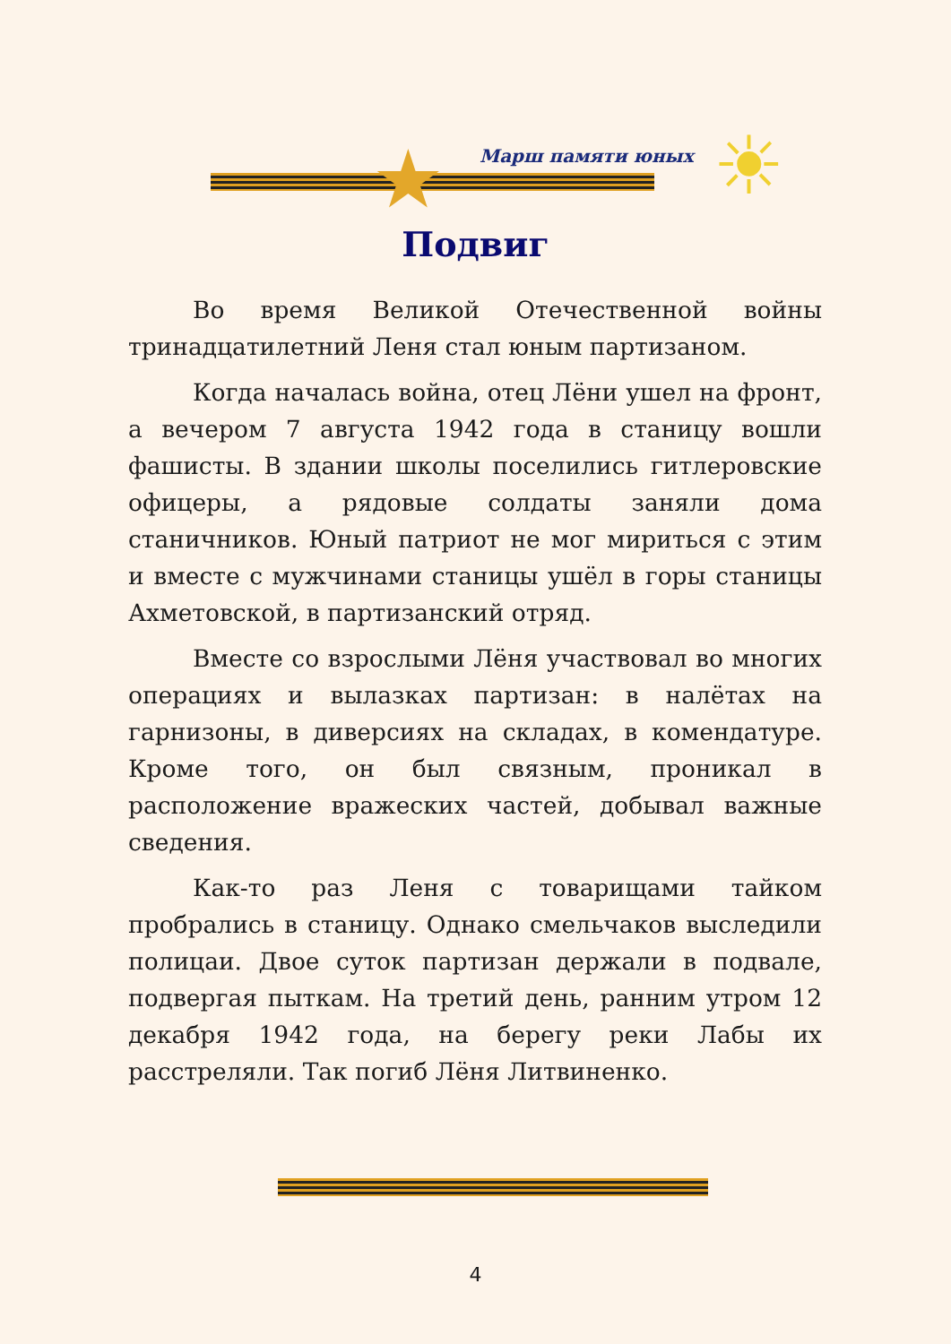★ Марш памяти юных ☀
Подвиг
Во время Великой Отечественной войны тринадцатилетний Леня стал юным партизаном.
Когда началась война, отец Лёни ушел на фронт, а вечером 7 августа 1942 года в станицу вошли фашисты. В здании школы поселились гитлеровские офицеры, а рядовые солдаты заняли дома станичников. Юный патриот не мог мириться с этим и вместе с мужчинами станицы ушёл в горы станицы Ахметовской, в партизанский отряд.
Вместе со взрослыми Лёня участвовал во многих операциях и вылазках партизан: в налётах на гарнизоны, в диверсиях на складах, в комендатуре. Кроме того, он был связным, проникал в расположение вражеских частей, добывал важные сведения.
Как-то раз Леня с товарищами тайком пробрались в станицу. Однако смельчаков выследили полицаи. Двое суток партизан держали в подвале, подвергая пыткам. На третий день, ранним утром 12 декабря 1942 года, на берегу реки Лабы их расстреляли. Так погиб Лёня Литвиненко.
4